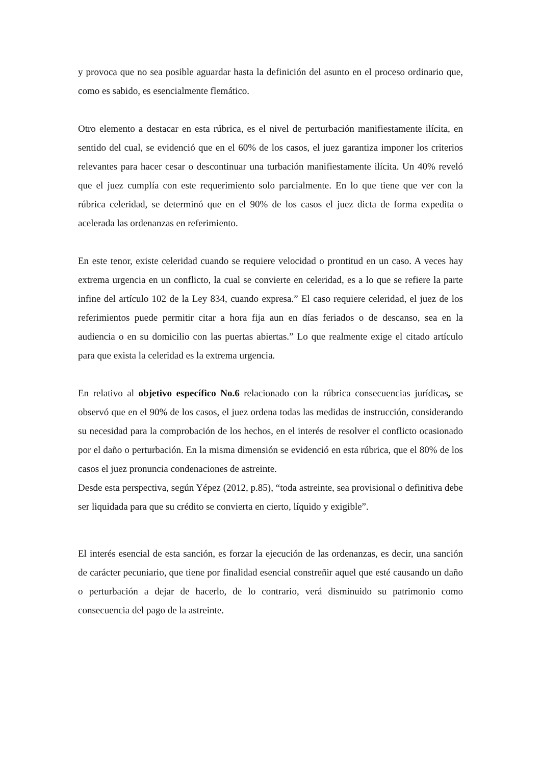y provoca que no sea posible aguardar hasta la definición del asunto en el proceso ordinario que, como es sabido, es esencialmente flemático.
Otro elemento a destacar en esta rúbrica, es el nivel de perturbación manifiestamente ilícita, en sentido del cual, se evidenció que en el 60% de los casos, el juez garantiza imponer los criterios relevantes para hacer cesar o descontinuar una turbación manifiestamente ilícita. Un 40% reveló que el juez cumplía con este requerimiento solo parcialmente. En lo que tiene que ver con la rúbrica celeridad, se determinó que en el 90% de los casos el juez dicta de forma expedita o acelerada las ordenanzas en referimiento.
En este tenor, existe celeridad cuando se requiere velocidad o prontitud en un caso. A veces hay extrema urgencia en un conflicto, la cual se convierte en celeridad, es a lo que se refiere la parte infine del artículo 102 de la Ley 834, cuando expresa.” El caso requiere celeridad, el juez de los referimientos puede permitir citar a hora fija aun en días feriados o de descanso, sea en la audiencia o en su domicilio con las puertas abiertas.” Lo que realmente exige el citado artículo para que exista la celeridad es la extrema urgencia.
En relativo al objetivo específico No.6 relacionado con la rúbrica consecuencias jurídicas, se observó que en el 90% de los casos, el juez ordena todas las medidas de instrucción, considerando su necesidad para la comprobación de los hechos, en el interés de resolver el conflicto ocasionado por el daño o perturbación. En la misma dimensión se evidenció en esta rúbrica, que el 80% de los casos el juez pronuncia condenaciones de astreinte.
Desde esta perspectiva, según Yépez (2012, p.85), “toda astreinte, sea provisional o definitiva debe ser liquidada para que su crédito se convierta en cierto, líquido y exigible”.
El interés esencial de esta sanción, es forzar la ejecución de las ordenanzas, es decir, una sanción de carácter pecuniario, que tiene por finalidad esencial constreñir aquel que esté causando un daño o perturbación a dejar de hacerlo, de lo contrario, verá disminuido su patrimonio como consecuencia del pago de la astreinte.